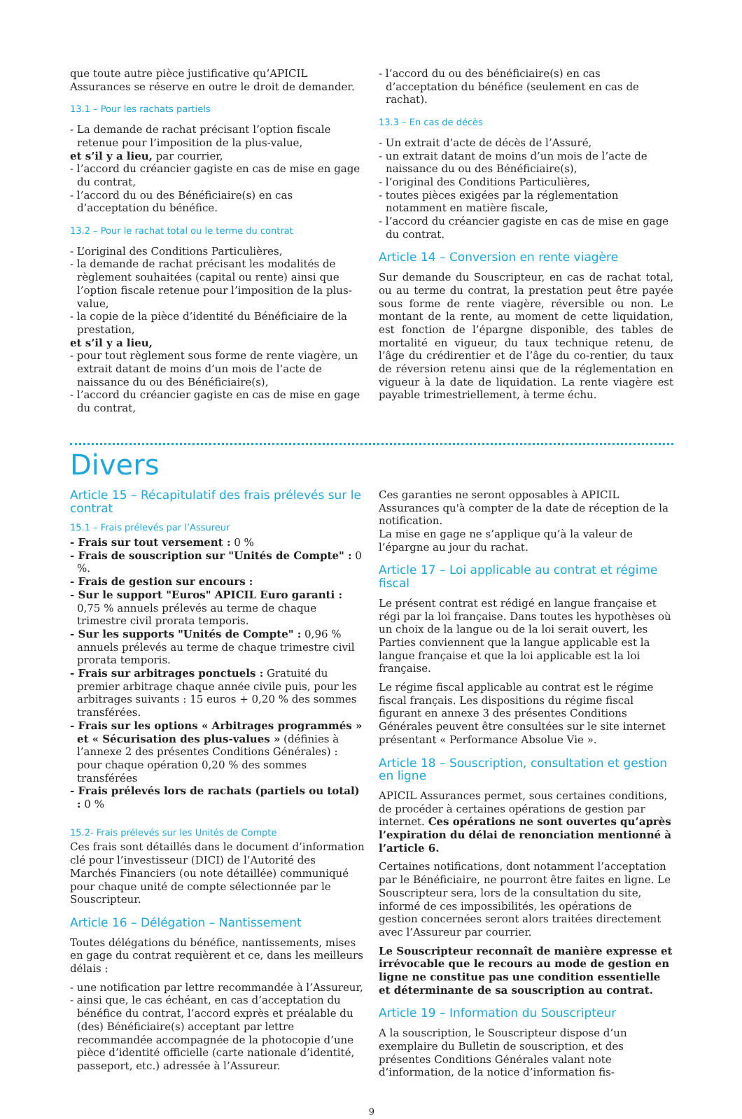que toute autre pièce justificative qu’APICIL Assurances se réserve en outre le droit de demander.
13.1 – Pour les rachats partiels
- La demande de rachat précisant l’option fiscale retenue pour l’imposition de la plus-value,
et s’il y a lieu, par courrier,
- l’accord du créancier gagiste en cas de mise en gage du contrat,
- l’accord du ou des Bénéficiaire(s) en cas d’acceptation du bénéfice.
13.2 – Pour le rachat total ou le terme du contrat
- L’original des Conditions Particulières,
- la demande de rachat précisant les modalités de règlement souhaitées (capital ou rente) ainsi que l’option fiscale retenue pour l’imposition de la plus-value,
- la copie de la pièce d’identité du Bénéficiaire de la prestation,
et s’il y a lieu,
- pour tout règlement sous forme de rente viagère, un extrait datant de moins d’un mois de l’acte de naissance du ou des Bénéficiaire(s),
- l’accord du créancier gagiste en cas de mise en gage du contrat,
- l’accord du ou des bénéficiaire(s) en cas d’acceptation du bénéfice (seulement en cas de rachat).
13.3 – En cas de décès
- Un extrait d’acte de décès de l’Assuré,
- un extrait datant de moins d’un mois de l’acte de naissance du ou des Bénéficiaire(s),
- l’original des Conditions Particulières,
- toutes pièces exigées par la réglementation notamment en matière fiscale,
- l’accord du créancier gagiste en cas de mise en gage du contrat.
Article 14 – Conversion en rente viagère
Sur demande du Souscripteur, en cas de rachat total, ou au terme du contrat, la prestation peut être payée sous forme de rente viagère, réversible ou non. Le montant de la rente, au moment de cette liquidation, est fonction de l’épargne disponible, des tables de mortalité en vigueur, du taux technique retenu, de l’âge du crédirentier et de l’âge du co-rentier, du taux de réversion retenu ainsi que de la réglementation en vigueur à la date de liquidation. La rente viagère est payable trimestriellement, à terme échu.
Divers
Article 15 – Récapitulatif des frais prélevés sur le contrat
15.1 – Frais prélevés par l’Assureur
- Frais sur tout versement : 0 %
- Frais de souscription sur "Unités de Compte" : 0 %.
- Frais de gestion sur encours :
- Sur le support "Euros" APICIL Euro garanti : 0,75 % annuels prélevés au terme de chaque trimestre civil prorata temporis.
- Sur les supports "Unités de Compte" : 0,96 % annuels prélevés au terme de chaque trimestre civil prorata temporis.
- Frais sur arbitrages ponctuels : Gratuité du premier arbitrage chaque année civile puis, pour les arbitrages suivants : 15 euros + 0,20 % des sommes transférées.
- Frais sur les options « Arbitrages programmés » et « Sécurisation des plus-values » (définies à l’annexe 2 des présentes Conditions Générales) : pour chaque opération 0,20 % des sommes transférées
- Frais prélevés lors de rachats (partiels ou total) : 0 %
15.2- Frais prélevés sur les Unités de Compte
Ces frais sont détaillés dans le document d’information clé pour l’investisseur (DICI) de l’Autorité des Marchés Financiers (ou note détaillée) communiqué pour chaque unité de compte sélectionnée par le Souscripteur.
Article 16 – Délégation – Nantissement
Toutes délégations du bénéfice, nantissements, mises en gage du contrat requièrent et ce, dans les meilleurs délais :
- une notification par lettre recommandée à l’Assureur,
- ainsi que, le cas échéant, en cas d’acceptation du bénéfice du contrat, l’accord exprès et préalable du (des) Bénéficiaire(s) acceptant par lettre recommandée accompagnée de la photocopie d’une pièce d’identité officielle (carte nationale d’identité, passeport, etc.) adressée à l’Assureur.
Ces garanties ne seront opposables à APICIL Assurances qu'à compter de la date de réception de la notification.
La mise en gage ne s’applique qu’à la valeur de l’épargne au jour du rachat.
Article 17 – Loi applicable au contrat et régime fiscal
Le présent contrat est rédigé en langue française et régi par la loi française. Dans toutes les hypothèses où un choix de la langue ou de la loi serait ouvert, les Parties conviennent que la langue applicable est la langue française et que la loi applicable est la loi française.
Le régime fiscal applicable au contrat est le régime fiscal français. Les dispositions du régime fiscal figurant en annexe 3 des présentes Conditions Générales peuvent être consultées sur le site internet présentant « Performance Absolue Vie ».
Article 18 – Souscription, consultation et gestion en ligne
APICIL Assurances permet, sous certaines conditions, de procéder à certaines opérations de gestion par internet. Ces opérations ne sont ouvertes qu’après l’expiration du délai de renonciation mentionné à l’article 6.
Certaines notifications, dont notamment l’acceptation par le Bénéficiaire, ne pourront être faites en ligne. Le Souscripteur sera, lors de la consultation du site, informé de ces impossibilités, les opérations de gestion concernées seront alors traitées directement avec l’Assureur par courrier.
Le Souscripteur reconnaît de manière expresse et irrévocable que le recours au mode de gestion en ligne ne constitue pas une condition essentielle et déterminante de sa souscription au contrat.
Article 19 – Information du Souscripteur
A la souscription, le Souscripteur dispose d’un exemplaire du Bulletin de souscription, et des présentes Conditions Générales valant note d’information, de la notice d’information fis-
9